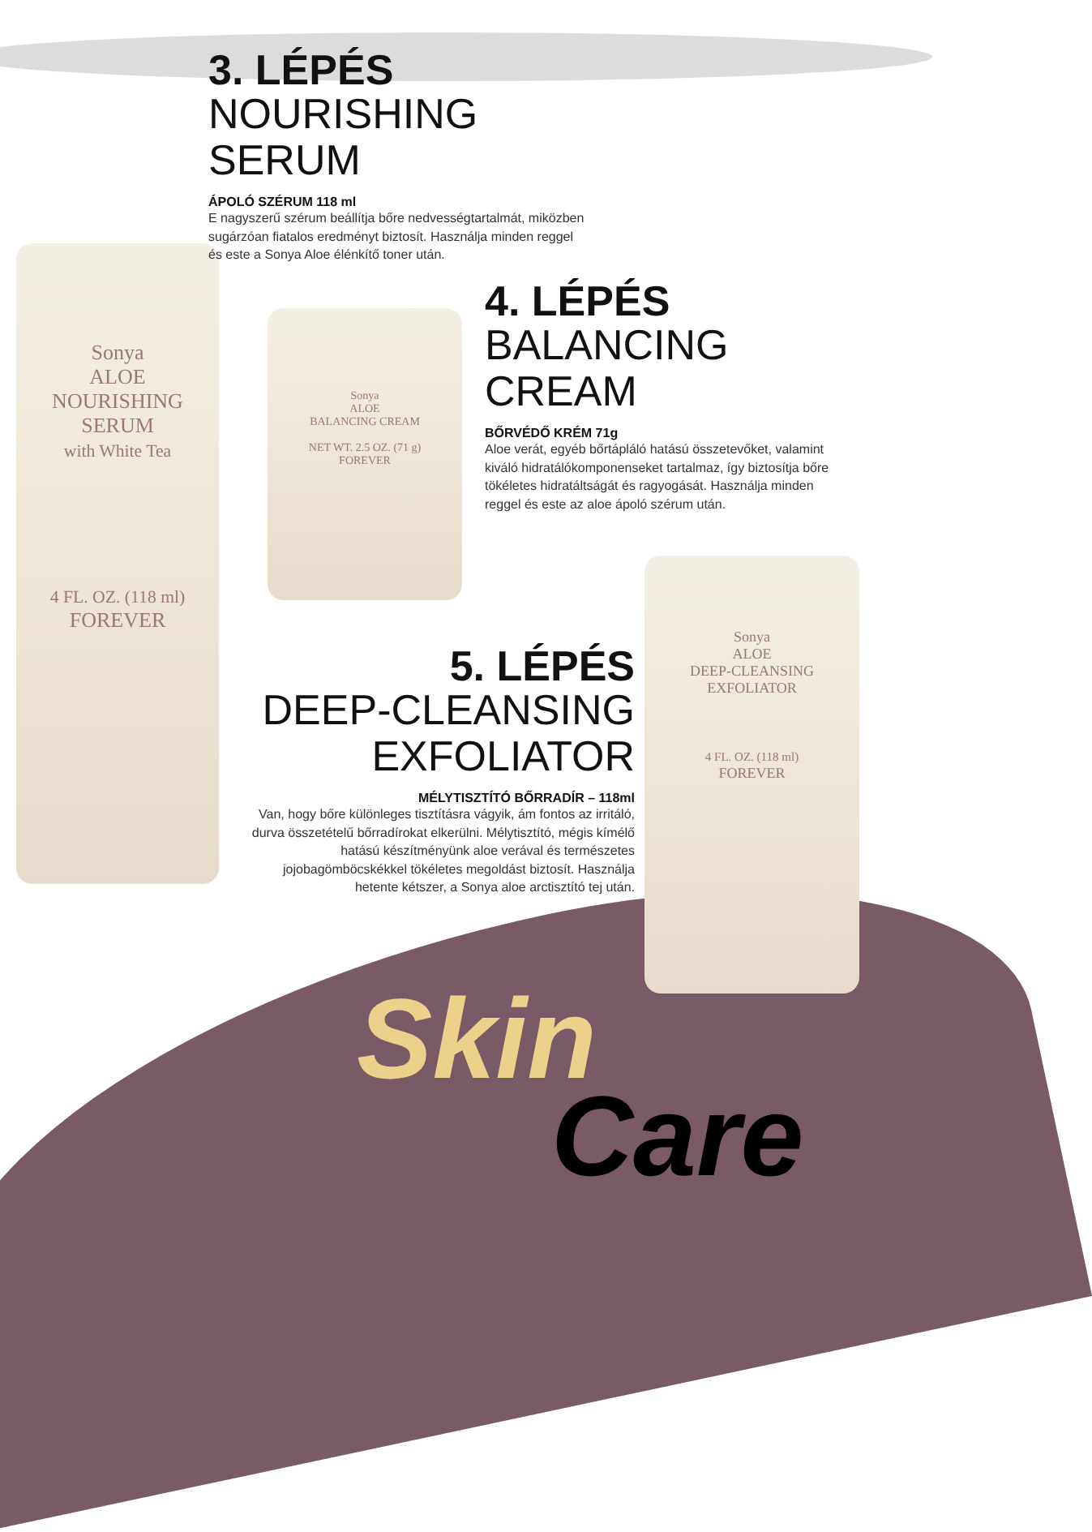Sonya
ALOE
NOURISHING
SERUM
with White Tea
4 FL. OZ. (118 ml)
FOREVER
Sonya
ALOE
BALANCING CREAM
NET WT. 2.5 OZ. (71 g)
FOREVER
Sonya
ALOE
DEEP-CLEANSING
EXFOLIATOR
4 FL. OZ. (118 ml)
FOREVER
3. LÉPÉS
NOURISHING SERUM
ÁPOLÓ SZÉRUM 118 ml
E nagyszerű szérum beállítja bőre nedvességtartalmát, miközben sugárzóan fiatalos eredményt biztosít. Használja minden reggel és este a Sonya Aloe élénkítő toner után.
4. LÉPÉS
BALANCING
CREAM
BŐRVÉDŐ KRÉM 71g
Aloe verát, egyéb bőrtápláló hatású összetevőket, valamint kiváló hidratálókomponenseket tartalmaz, így biztosítja bőre tökéletes hidratáltságát és ragyogását. Használja minden reggel és este az aloe ápoló szérum után.
5. LÉPÉS
DEEP-CLEANSING
EXFOLIATOR
MÉLYTISZTÍTÓ BŐRRADÍR – 118ml
Van, hogy bőre különleges tisztításra vágyik, ám fontos az irritáló, durva összetételű bőrradírokat elkerülni. Mélytisztító, mégis kímélő hatású készítményünk aloe verával és természetes jojobagömböcskékkel tökéletes megoldást biztosít. Használja hetente kétszer, a Sonya aloe arctisztító tej után.
Skin
Care